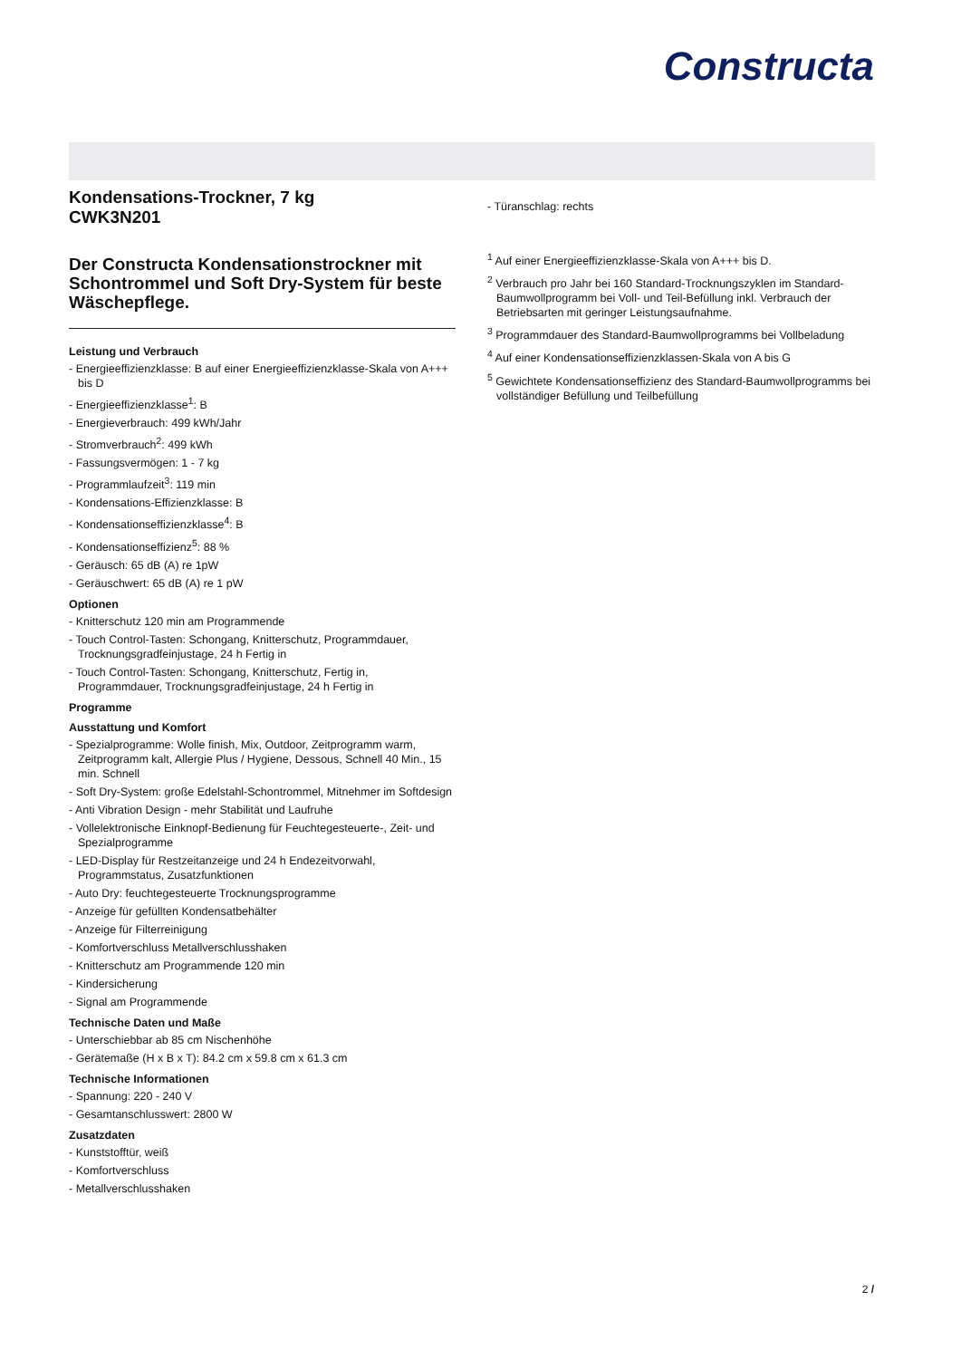Constructa
Kondensations-Trockner, 7 kg
CWK3N201
Der Constructa Kondensationstrockner mit Schontrommel und Soft Dry-System für beste Wäschepflege.
Leistung und Verbrauch
- Energieeffizienzklasse: B auf einer Energieeffizienzklasse-Skala von A+++ bis D
- Energieeffizienzklasse<sup>1</sup>: B
- Energieverbrauch: 499 kWh/Jahr
- Stromverbrauch<sup>2</sup>: 499 kWh
- Fassungsvermögen: 1 - 7 kg
- Programmlaufzeit<sup>3</sup>: 119 min
- Kondensations-Effizienzklasse: B
- Kondensationseffizienzklasse<sup>4</sup>: B
- Kondensationseffizienz<sup>5</sup>: 88 %
- Geräusch: 65 dB (A) re 1pW
- Geräuschwert: 65 dB (A) re 1 pW
Optionen
- Knitterschutz 120 min am Programmende
- Touch Control-Tasten: Schongang, Knitterschutz, Programmdauer, Trocknungsgradfeinjustage, 24 h Fertig in
- Touch Control-Tasten: Schongang, Knitterschutz, Fertig in, Programmdauer, Trocknungsgradfeinjustage, 24 h Fertig in
Programme
Ausstattung und Komfort
- Spezialprogramme: Wolle finish, Mix, Outdoor, Zeitprogramm warm, Zeitprogramm kalt, Allergie Plus / Hygiene, Dessous, Schnell 40 Min., 15 min. Schnell
- Soft Dry-System: große Edelstahl-Schontrommel, Mitnehmer im Softdesign
- Anti Vibration Design - mehr Stabilität und Laufruhe
- Vollelektronische Einknopf-Bedienung für Feuchtegesteuerte-, Zeit- und Spezialprogramme
- LED-Display für Restzeitanzeige und 24 h Endezeitvorwahl, Programmstatus, Zusatzfunktionen
- Auto Dry: feuchtegesteuerte Trocknungsprogramme
- Anzeige für gefüllten Kondensatbehälter
- Anzeige für Filterreinigung
- Komfortverschluss Metallverschlusshaken
- Knitterschutz am Programmende 120 min
- Kindersicherung
- Signal am Programmende
Technische Daten und Maße
- Unterschiebbar ab 85 cm Nischenhöhe
- Gerätemaße (H x B x T): 84.2 cm x 59.8 cm x 61.3 cm
Technische Informationen
- Spannung: 220 - 240 V
- Gesamtanschlusswert: 2800 W
Zusatzdaten
- Kunststofftür, weiß
- Komfortverschluss
- Metallverschlusshaken
- Türanschlag: rechts
<sup>1</sup> Auf einer Energieeffizienzklasse-Skala von A+++ bis D.
<sup>2</sup> Verbrauch pro Jahr bei 160 Standard-Trocknungszyklen im Standard-Baumwollprogramm bei Voll- und Teil-Befüllung inkl. Verbrauch der Betriebsarten mit geringer Leistungsaufnahme.
<sup>3</sup> Programmdauer des Standard-Baumwollprogramms bei Vollbeladung
<sup>4</sup> Auf einer Kondensationseffizienzklassen-Skala von A bis G
<sup>5</sup> Gewichtete Kondensationseffizienz des Standard-Baumwollprogramms bei vollständiger Befüllung und Teilbefüllung
2 /